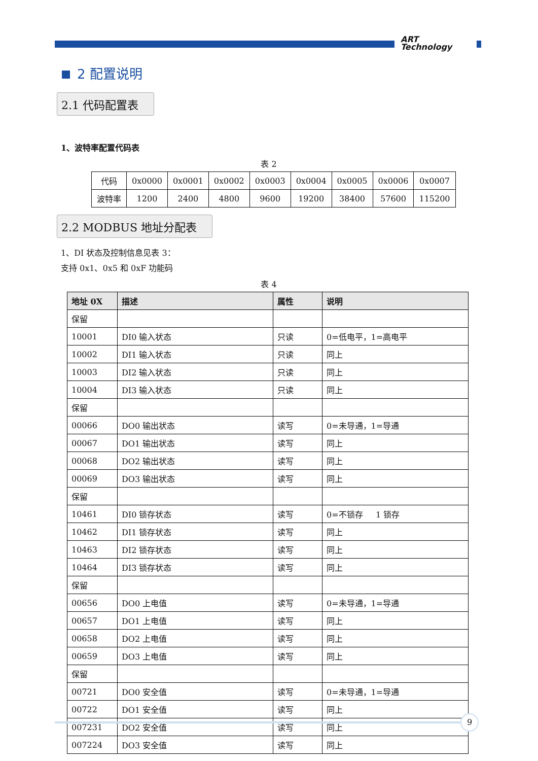ART
Technology
2 配置说明
2.1 代码配置表
1、波特率配置代码表
表 2
| 代码 | 0x0000 | 0x0001 | 0x0002 | 0x0003 | 0x0004 | 0x0005 | 0x0006 | 0x0007 |
| 波特率 | 1200 | 2400 | 4800 | 9600 | 19200 | 38400 | 57600 | 115200 |
2.2 MODBUS 地址分配表
1、DI 状态及控制信息见表 3：
支持 0x1、0x5 和 0xF 功能码
表 4
| 地址 0X | 描述 | 属性 | 说明 |
| --- | --- | --- | --- |
| 保留 | | | |
| 10001 | DI0 输入状态 | 只读 | 0=低电平，1=高电平 |
| 10002 | DI1 输入状态 | 只读 | 同上 |
| 10003 | DI2 输入状态 | 只读 | 同上 |
| 10004 | DI3 输入状态 | 只读 | 同上 |
| 保留 | | | |
| 00066 | DO0 输出状态 | 读写 | 0=未导通，1=导通 |
| 00067 | DO1 输出状态 | 读写 | 同上 |
| 00068 | DO2 输出状态 | 读写 | 同上 |
| 00069 | DO3 输出状态 | 读写 | 同上 |
| 保留 | | | |
| 10461 | DI0 锁存状态 | 读写 | 0=不锁存 1 锁存 |
| 10462 | DI1 锁存状态 | 读写 | 同上 |
| 10463 | DI2 锁存状态 | 读写 | 同上 |
| 10464 | DI3 锁存状态 | 读写 | 同上 |
| 保留 | | | |
| 00656 | DO0 上电值 | 读写 | 0=未导通，1=导通 |
| 00657 | DO1 上电值 | 读写 | 同上 |
| 00658 | DO2 上电值 | 读写 | 同上 |
| 00659 | DO3 上电值 | 读写 | 同上 |
| 保留 | | | |
| 00721 | DO0 安全值 | 读写 | 0=未导通，1=导通 |
| 00722 | DO1 安全值 | 读写 | 同上 |
| 007231 | DO2 安全值 | 读写 | 同上 |
| 007224 | DO3 安全值 | 读写 | 同上 |
9